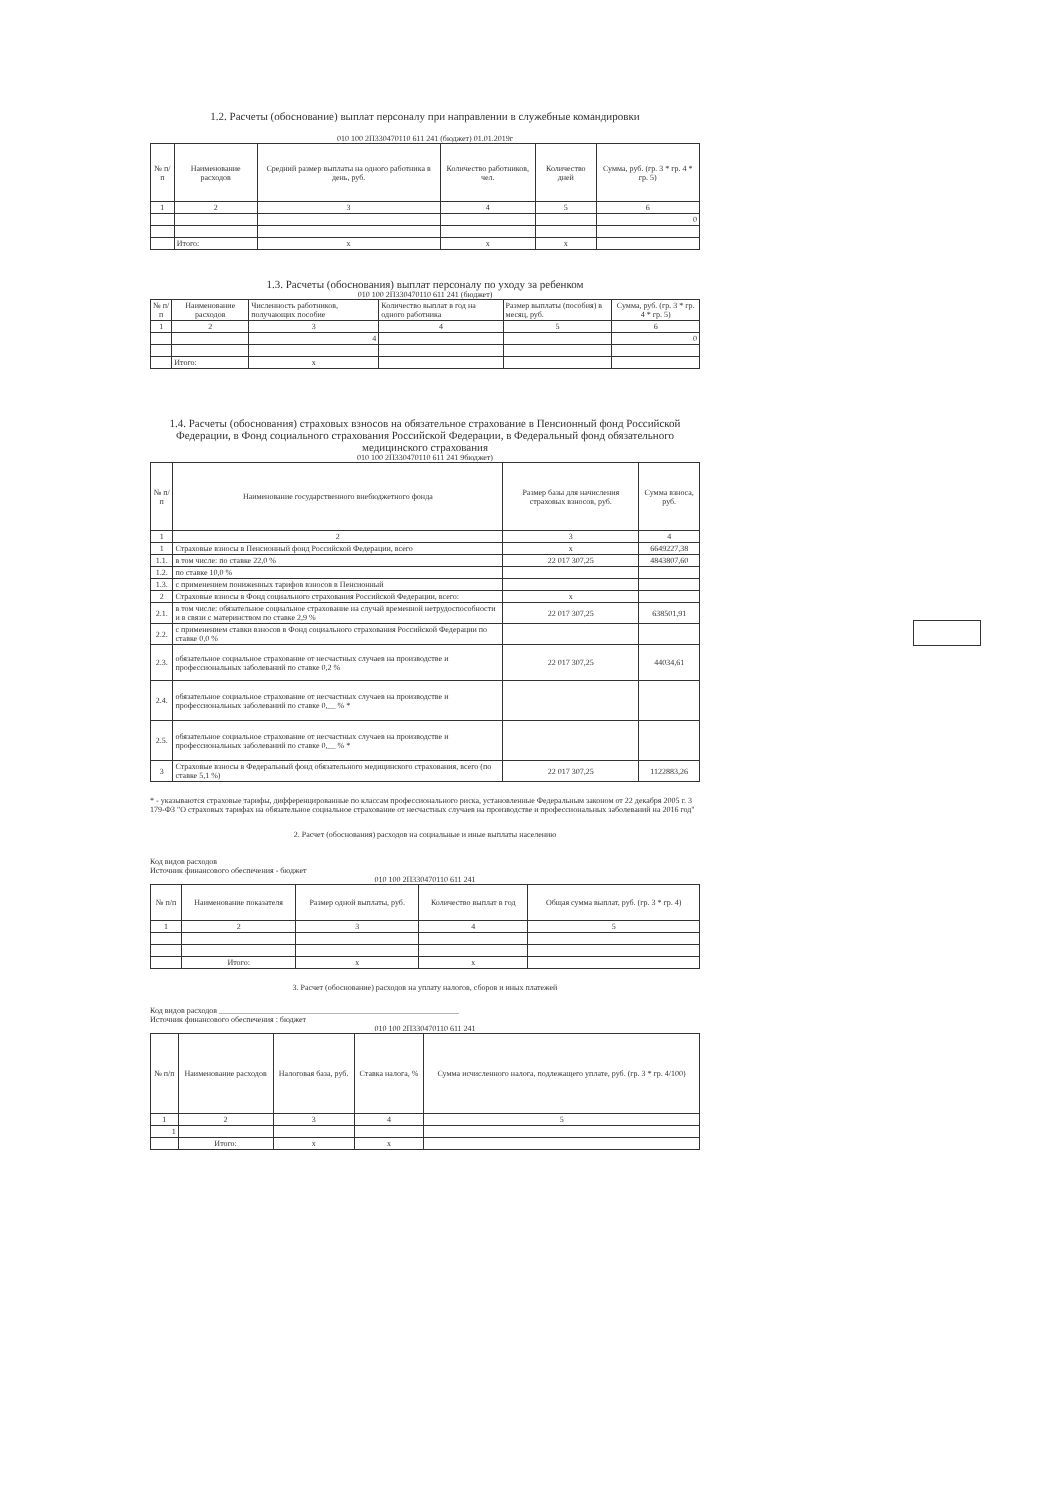1.2. Расчеты (обоснование) выплат персоналу при направлении в служебные командировки
010 100 2П330470110 611 241 (бюджет) 01.01.2019г
| № п/п | Наименование расходов | Средний размер выплаты на одного работника в день, руб. | Количество работников, чел. | Количество дней | Сумма, руб. (гр. 3 * гр. 4 * гр. 5) |
| --- | --- | --- | --- | --- | --- |
| 1 | 2 | 3 | 4 | 5 | 6 |
| | | | | | 0 |
| | Итого: | x | x | x | |
1.3. Расчеты (обоснования) выплат персоналу по уходу за ребенком
010 100 2П330470110 611 241 (бюджет)
| № п/п | Наименование расходов | Численность работников, получающих пособие | Количество выплат в год на одного работника | Размер выплаты (пособия) в месяц, руб. | Сумма, руб. (гр. 3 * гр. 4 * гр. 5) |
| --- | --- | --- | --- | --- | --- |
| 1 | 2 | 3 | 4 | 5 | 6 |
| | | 4 | | | 0 |
| | Итого: | x | | | |
1.4. Расчеты (обоснования) страховых взносов на обязательное страхование в Пенсионный фонд Российской Федерации, в Фонд социального страхования Российской Федерации, в Федеральный фонд обязательного медицинского страхования
010 100 2П330470110 611 241 9бюджет)
| № п/п | Наименование государственного внебюджетного фонда | Размер базы для начисления страховых взносов, руб. | Сумма взноса, руб. |
| --- | --- | --- | --- |
| 1 | 2 | 3 | 4 |
| 1 | Страховые взносы в Пенсионный фонд Российской Федерации, всего | x | 6649227,38 |
| 1.1. | в том числе: по ставке 22,0 % | 22 017 307,25 | 4843807,60 |
| 1.2. | по ставке 10,0 % | | |
| 1.3. | с применением пониженных тарифов взносов в Пенсионный | | |
| 2 | Страховые взносы в Фонд социального страхования Российской Федерации, всего: | x | |
| 2.1. | в том числе: обязательное социальное страхование на случай временной нетрудоспособности и в связи с материнством по ставке 2,9 % | 22 017 307,25 | 638501,91 |
| 2.2. | с применением ставки взносов в Фонд социального страхования Российской Федерации по ставке 0,0 % | | |
| 2.3. | обязательное социальное страхование от несчастных случаев на производстве и профессиональных заболеваний по ставке 0,2 % | 22 017 307,25 | 44034,61 |
| 2.4. | обязательное социальное страхование от несчастных случаев на производстве и профессиональных заболеваний по ставке 0,__ % * | | |
| 2.5. | обязательное социальное страхование от несчастных случаев на производстве и профессиональных заболеваний по ставке 0,__ % * | | |
| 3 | Страховые взносы в Федеральный фонд обязательного медицинского страхования, всего (по ставке 5,1 %) | 22 017 307,25 | 1122883,26 |
* - указываются страховые тарифы, дифференцированные по классам профессионального риска, установленные Федеральным законом от 22 декабря 2005 г. 3 179-ФЗ "О страховых тарифах на обязательное социальное страхование от несчастных случаев на производстве и профессиональных заболеваний на 2016 год"
2. Расчет (обоснования) расходов на социальные и иные выплаты населению
Код видов расходов
Источник финансового обеспечения - бюджет
010 100 2П330470110 611 241
| № п/п | Наименование показателя | Размер одной выплаты, руб. | Количество выплат в год | Общая сумма выплат, руб. (гр. 3 * гр. 4) |
| --- | --- | --- | --- | --- |
| 1 | 2 | 3 | 4 | 5 |
| | Итого: | x | x | |
3. Расчет (обоснование) расходов на уплату налогов, сборов и иных платежей
Код видов расходов ____________________________________________________________
Источник финансового обеспечения : бюджет
010 100 2П330470110 611 241
| № п/п | Наименование расходов | Налоговая база, руб. | Ставка налога, % | Сумма исчисленного налога, подлежащего уплате, руб. (гр. 3 * гр. 4/100) |
| --- | --- | --- | --- | --- |
| 1 | 2 | 3 | 4 | 5 |
| 1 | | | | |
| | Итого: | x | x | |